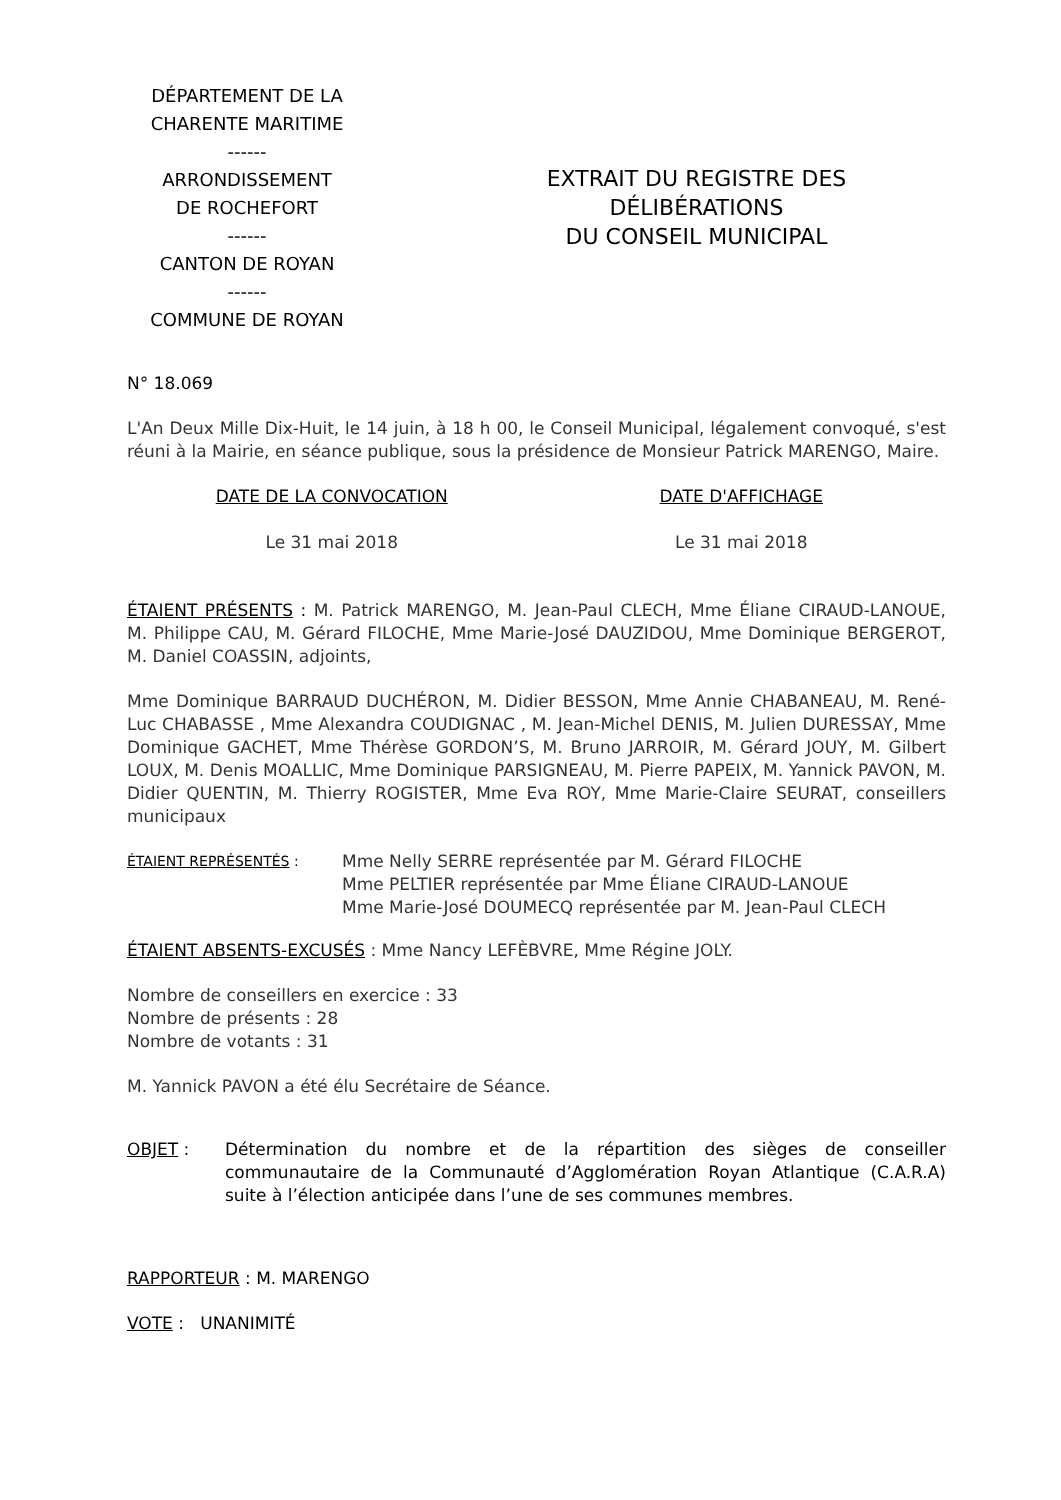DÉPARTEMENT DE LA
CHARENTE MARITIME
------
ARRONDISSEMENT
DE ROCHEFORT
------
CANTON DE ROYAN
------
COMMUNE DE ROYAN
EXTRAIT DU REGISTRE DES
DÉLIBÉRATIONS
DU CONSEIL MUNICIPAL
N° 18.069
L'An Deux Mille Dix-Huit, le 14 juin, à 18 h 00, le Conseil Municipal, légalement convoqué, s'est réuni à la Mairie, en séance publique, sous la présidence de Monsieur Patrick MARENGO, Maire.
DATE DE LA CONVOCATION
Le 31 mai 2018
DATE D'AFFICHAGE
Le 31 mai 2018
ÉTAIENT PRÉSENTS : M. Patrick MARENGO, M. Jean-Paul CLECH, Mme Éliane CIRAUD-LANOUE, M. Philippe CAU, M. Gérard FILOCHE, Mme Marie-José DAUZIDOU, Mme Dominique BERGEROT, M. Daniel COASSIN, adjoints,
Mme Dominique BARRAUD DUCHÉRON, M. Didier BESSON, Mme Annie CHABANEAU, M. René-Luc CHABASSE , Mme Alexandra COUDIGNAC , M. Jean-Michel DENIS, M. Julien DURESSAY, Mme Dominique GACHET, Mme Thérèse GORDON’S, M. Bruno JARROIR, M. Gérard JOUY, M. Gilbert LOUX, M. Denis MOALLIC, Mme Dominique PARSIGNEAU, M. Pierre PAPEIX, M. Yannick PAVON, M. Didier QUENTIN, M. Thierry ROGISTER, Mme Eva ROY, Mme Marie-Claire SEURAT, conseillers municipaux
ÉTAIENT REPRÉSENTÉS :
Mme Nelly SERRE représentée par M. Gérard FILOCHE
Mme PELTIER représentée par Mme Éliane CIRAUD-LANOUE
Mme Marie-José DOUMECQ représentée par M. Jean-Paul CLECH
ÉTAIENT ABSENTS-EXCUSÉS : Mme Nancy LEFÈBVRE, Mme Régine JOLY.
Nombre de conseillers en exercice : 33
Nombre de présents : 28
Nombre de votants : 31
M. Yannick PAVON a été élu Secrétaire de Séance.
OBJET : Détermination du nombre et de la répartition des sièges de conseiller communautaire de la Communauté d’Agglomération Royan Atlantique (C.A.R.A) suite à l’élection anticipée dans l’une de ses communes membres.
RAPPORTEUR : M. MARENGO
VOTE : UNANIMITÉ